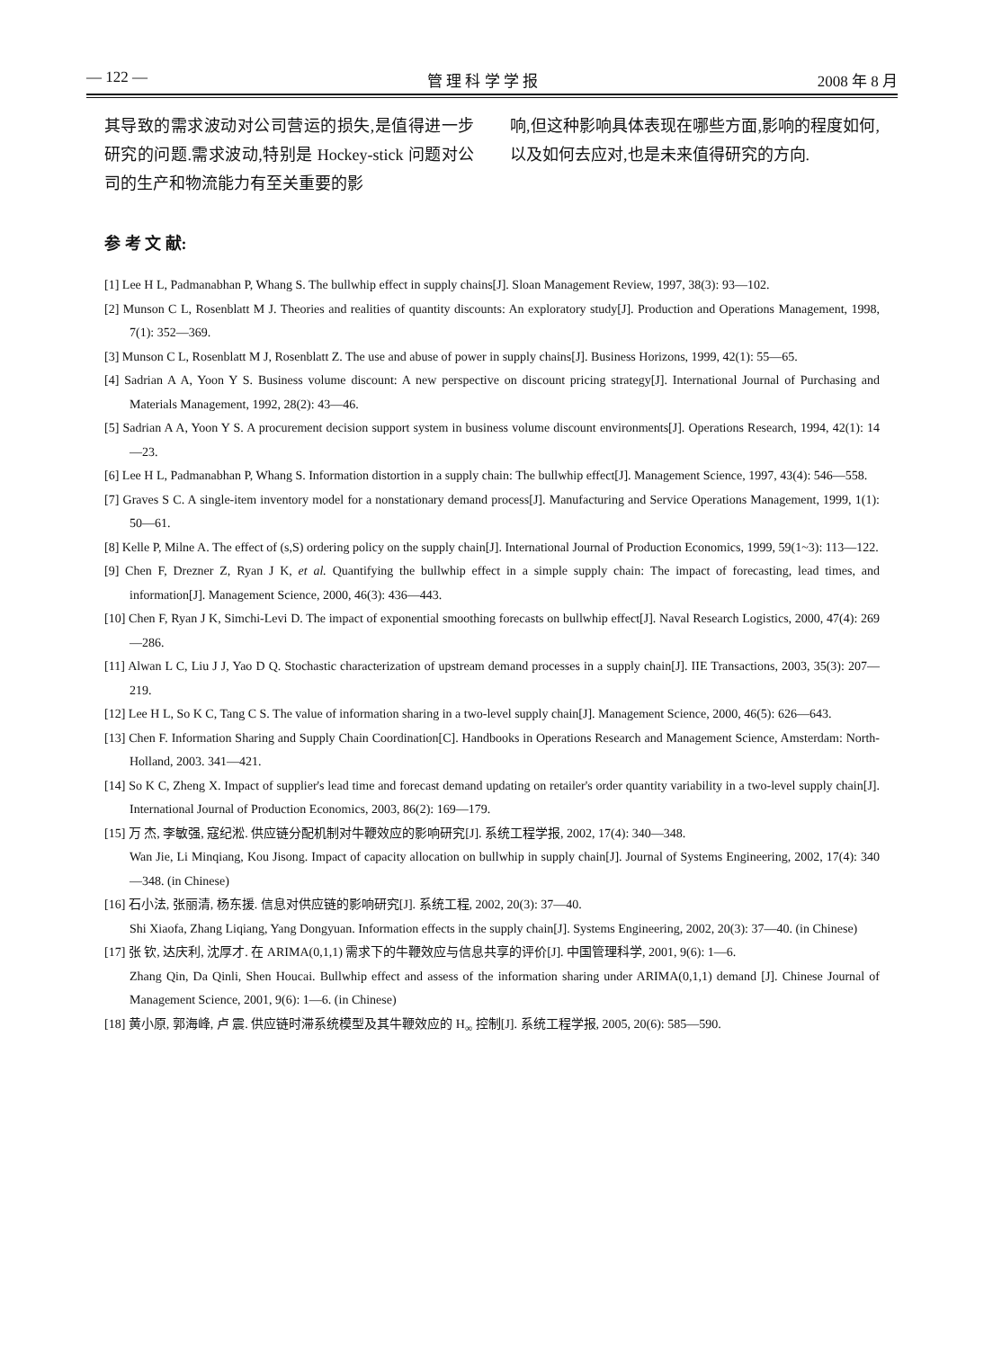— 122 — 管 理 科 学 学 报 2008 年 8 月
其导致的需求波动对公司营运的损失,是值得进一步研究的问题.需求波动,特别是 Hockey-stick 问题对公司的生产和物流能力有至关重要的影
响,但这种影响具体表现在哪些方面,影响的程度如何,以及如何去应对,也是未来值得研究的方向.
参 考 文 献:
[1] Lee H L, Padmanabhan P, Whang S. The bullwhip effect in supply chains[J]. Sloan Management Review, 1997, 38(3): 93—102.
[2] Munson C L, Rosenblatt M J. Theories and realities of quantity discounts: An exploratory study[J]. Production and Operations Management, 1998, 7(1): 352—369.
[3] Munson C L, Rosenblatt M J, Rosenblatt Z. The use and abuse of power in supply chains[J]. Business Horizons, 1999, 42(1): 55—65.
[4] Sadrian A A, Yoon Y S. Business volume discount: A new perspective on discount pricing strategy[J]. International Journal of Purchasing and Materials Management, 1992, 28(2): 43—46.
[5] Sadrian A A, Yoon Y S. A procurement decision support system in business volume discount environments[J]. Operations Research, 1994, 42(1): 14—23.
[6] Lee H L, Padmanabhan P, Whang S. Information distortion in a supply chain: The bullwhip effect[J]. Management Science, 1997, 43(4): 546—558.
[7] Graves S C. A single-item inventory model for a nonstationary demand process[J]. Manufacturing and Service Operations Management, 1999, 1(1): 50—61.
[8] Kelle P, Milne A. The effect of (s,S) ordering policy on the supply chain[J]. International Journal of Production Economics, 1999, 59(1~3): 113—122.
[9] Chen F, Drezner Z, Ryan J K, et al. Quantifying the bullwhip effect in a simple supply chain: The impact of forecasting, lead times, and information[J]. Management Science, 2000, 46(3): 436—443.
[10] Chen F, Ryan J K, Simchi-Levi D. The impact of exponential smoothing forecasts on bullwhip effect[J]. Naval Research Logistics, 2000, 47(4): 269—286.
[11] Alwan L C, Liu J J, Yao D Q. Stochastic characterization of upstream demand processes in a supply chain[J]. IIE Transactions, 2003, 35(3): 207—219.
[12] Lee H L, So K C, Tang C S. The value of information sharing in a two-level supply chain[J]. Management Science, 2000, 46(5): 626—643.
[13] Chen F. Information Sharing and Supply Chain Coordination[C]. Handbooks in Operations Research and Management Science, Amsterdam: North-Holland, 2003. 341—421.
[14] So K C, Zheng X. Impact of supplier's lead time and forecast demand updating on retailer's order quantity variability in a two-level supply chain[J]. International Journal of Production Economics, 2003, 86(2): 169—179.
[15] 万 杰, 李敏强, 寇纪淞. 供应链分配机制对牛鞭效应的影响研究[J]. 系统工程学报, 2002, 17(4): 340—348.
Wan Jie, Li Minqiang, Kou Jisong. Impact of capacity allocation on bullwhip in supply chain[J]. Journal of Systems Engineering, 2002, 17(4): 340—348. (in Chinese)
[16] 石小法, 张丽清, 杨东援. 信息对供应链的影响研究[J]. 系统工程, 2002, 20(3): 37—40.
Shi Xiaofa, Zhang Liqiang, Yang Dongyuan. Information effects in the supply chain[J]. Systems Engineering, 2002, 20(3): 37—40. (in Chinese)
[17] 张 钦, 达庆利, 沈厚才. 在 ARIMA(0,1,1) 需求下的牛鞭效应与信息共享的评价[J]. 中国管理科学, 2001, 9(6): 1—6.
Zhang Qin, Da Qinli, Shen Houcai. Bullwhip effect and assess of the information sharing under ARIMA(0,1,1) demand [J]. Chinese Journal of Management Science, 2001, 9(6): 1—6. (in Chinese)
[18] 黄小原, 郭海峰, 卢 震. 供应链时滞系统模型及其牛鞭效应的 H<sub>∞</sub> 控制[J]. 系统工程学报, 2005, 20(6): 585—590.